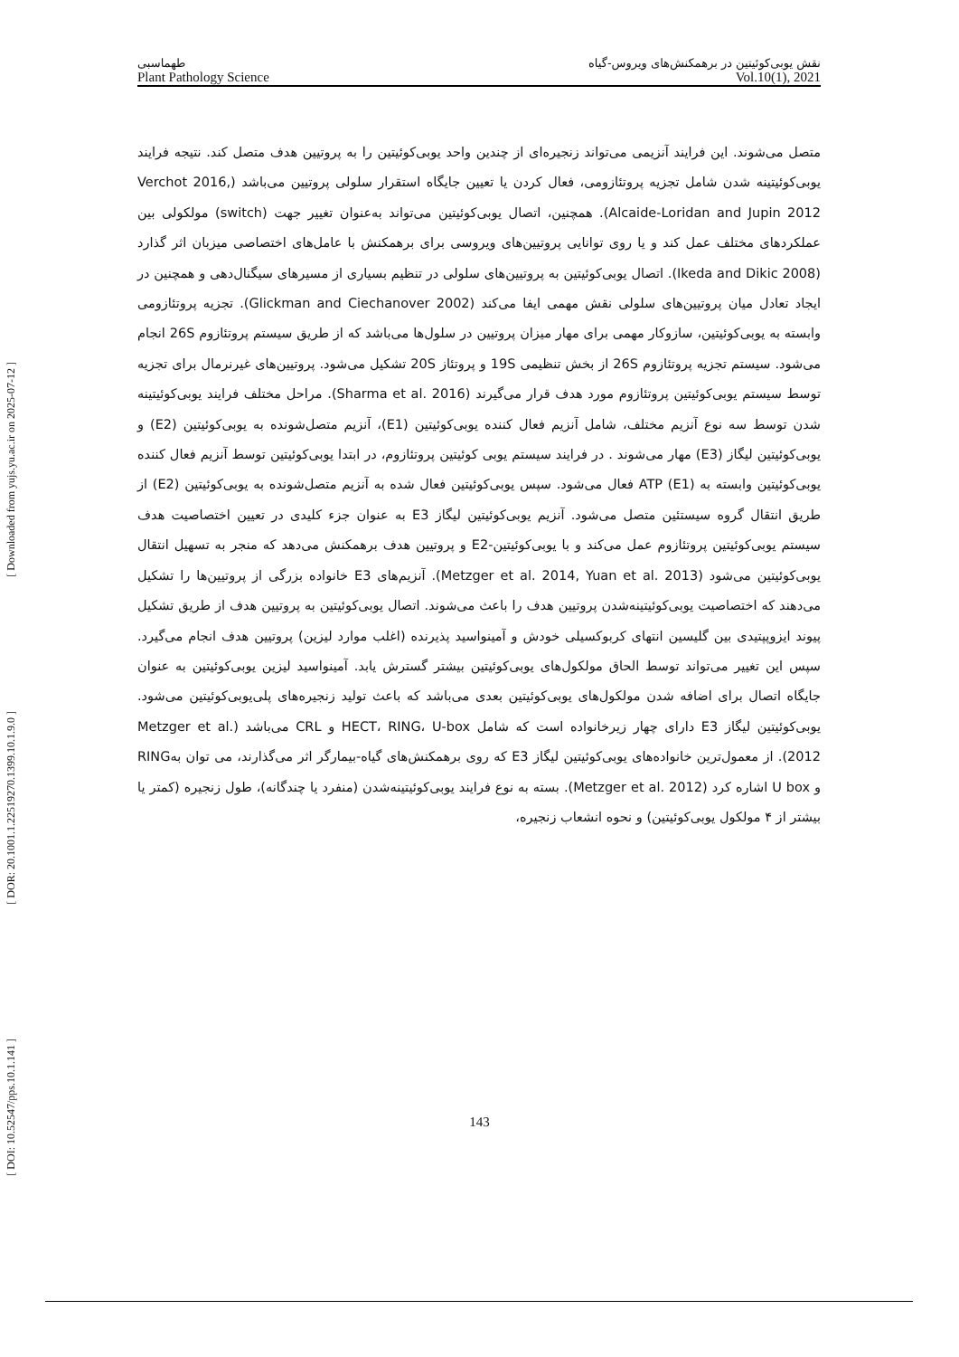[ Downloaded from yujs.yu.ac.ir on 2025-07-12 ]
[ DOR: 20.1001.1.22519270.1399.10.1.9.0 ]
[ DOI: 10.52547/pps.10.1.141 ]
طهماسبی نقش یوبی‌کوئیتین در برهمکنش‌های ویروس-گیاه
Plant Pathology Science Vol.10(1), 2021
متصل می‌شوند. این فرایند آنزیمی می‌تواند زنجیره‌ای از چندین واحد یوبی‌کوئیتین را به پروتیین هدف متصل کند. نتیجه فرایند یوبی‌کوئیتینه شدن شامل تجزیه پروتئازومی، فعال کردن یا تعیین جایگاه استقرار سلولی پروتیین می‌باشد (Verchot 2016, Alcaide-Loridan and Jupin 2012). همچنین، اتصال یوبی‌کوئیتین می‌تواند به‌عنوان تغییر جهت (switch) مولکولی بین عملکردهای مختلف عمل کند و یا روی توانایی پروتیین‌های ویروسی برای برهمکنش با عامل‌های اختصاصی میزبان اثر گذارد (Ikeda and Dikic 2008). اتصال یوبی‌کوئیتین به پروتیین‌های سلولی در تنظیم بسیاری از مسیرهای سیگنال‌دهی و همچنین در ایجاد تعادل میان پروتیین‌های سلولی نقش مهمی ایفا می‌کند (Glickman and Ciechanover 2002). تجزیه پروتئازومی وابسته به یوبی‌کوئیتین، سازوکار مهمی برای مهار میزان پروتیین در سلول‌ها می‌باشد که از طریق سیستم پروتئازوم 26S انجام می‌شود. سیستم تجزیه پروتئازوم 26S از بخش تنظیمی 19S و پروتئاز 20S تشکیل می‌شود. پروتیین‌های غیرنرمال برای تجزیه توسط سیستم یوبی‌کوئیتین پروتئازوم مورد هدف قرار می‌گیرند (Sharma et al. 2016). مراحل مختلف فرایند یوبی‌کوئیتینه شدن توسط سه نوع آنزیم مختلف، شامل آنزیم فعال کننده یوبی‌کوئیتین (E1)، آنزیم متصل‌شونده به یوبی‌کوئیتین (E2) و یوبی‌کوئیتین لیگاز (E3) مهار می‌شوند . در فرایند سیستم یوبی کوئیتین پروتئازوم، در ابتدا یوبی‌کوئیتین توسط آنزیم فعال کننده یوبی‌کوئیتین وابسته به ATP (E1) فعال می‌شود. سپس یوبی‌کوئیتین فعال شده به آنزیم متصل‌شونده به یوبی‌کوئیتین (E2) از طریق انتقال گروه سیستئین متصل می‌شود. آنزیم یوبی‌کوئیتین لیگاز E3 به عنوان جزء کلیدی در تعیین اختصاصیت هدف سیستم یوبی‌کوئیتین پروتئازوم عمل می‌کند و با یوبی‌کوئیتین-E2 و پروتیین هدف برهمکنش می‌دهد که منجر به تسهیل انتقال یوبی‌کوئیتین می‌شود (Metzger et al. 2014, Yuan et al. 2013). آنزیم‌های E3 خانواده بزرگی از پروتیین‌ها را تشکیل می‌دهند که اختصاصیت یوبی‌کوئیتینه‌شدن پروتیین هدف را باعث می‌شوند. اتصال یوبی‌کوئیتین به پروتیین هدف از طریق تشکیل پیوند ایزوپپتیدی بین گلیسین انتهای کربوکسیلی خودش و آمینواسید پذیرنده (اغلب موارد لیزین) پروتیین هدف انجام می‌گیرد. سپس این تغییر می‌تواند توسط الحاق مولکول‌های یوبی‌کوئیتین بیشتر گسترش یابد. آمینواسید لیزین یوبی‌کوئیتین به عنوان جایگاه اتصال برای اضافه شدن مولکول‌های یوبی‌کوئیتین بعدی می‌باشد که باعث تولید زنجیره‌های پلی‌یوبی‌کوئیتین می‌شود. یوبی‌کوئیتین لیگاز E3 دارای چهار زیرخانواده است که شامل HECT، RING، U-box و CRL می‌باشد (Metzger et al. 2012). از معمول‌ترین خانواده‌های یوبی‌کوئیتین لیگاز E3 که روی برهمکنش‌های گیاه-بیمارگر اثر می‌گذارند، می توان بهRING و U box اشاره کرد (Metzger et al. 2012). بسته به نوع فرایند یوبی‌کوئیتینه‌شدن (منفرد یا چندگانه)، طول زنجیره (کمتر یا بیشتر از ۴ مولکول یوبی‌کوئیتین) و نحوه انشعاب زنجیره،
143